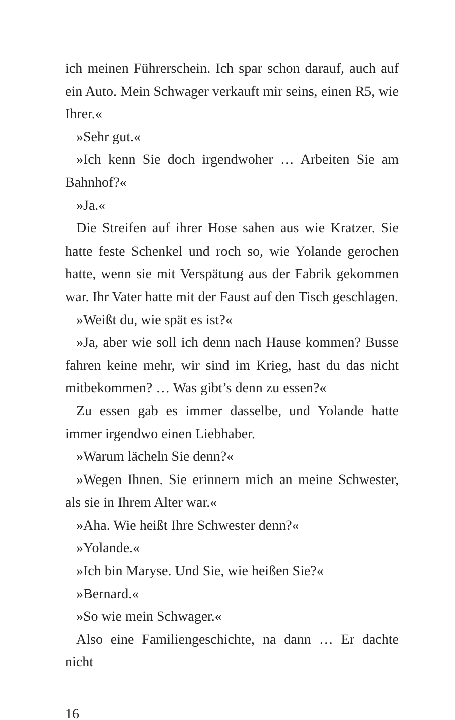ich meinen Führerschein. Ich spar schon darauf, auch auf ein Auto. Mein Schwager verkauft mir seins, einen R5, wie Ihrer.«
»Sehr gut.«
»Ich kenn Sie doch irgendwoher … Arbeiten Sie am Bahnhof?«
»Ja.«
Die Streifen auf ihrer Hose sahen aus wie Kratzer. Sie hatte feste Schenkel und roch so, wie Yolande gerochen hatte, wenn sie mit Verspätung aus der Fabrik gekommen war. Ihr Vater hatte mit der Faust auf den Tisch geschlagen.
»Weißt du, wie spät es ist?«
»Ja, aber wie soll ich denn nach Hause kommen? Busse fahren keine mehr, wir sind im Krieg, hast du das nicht mitbekommen? … Was gibt’s denn zu essen?«
Zu essen gab es immer dasselbe, und Yolande hatte immer irgendwo einen Liebhaber.
»Warum lächeln Sie denn?«
»Wegen Ihnen. Sie erinnern mich an meine Schwester, als sie in Ihrem Alter war.«
»Aha. Wie heißt Ihre Schwester denn?«
»Yolande.«
»Ich bin Maryse. Und Sie, wie heißen Sie?«
»Bernard.«
»So wie mein Schwager.«
Also eine Familiengeschichte, na dann … Er dachte nicht
16